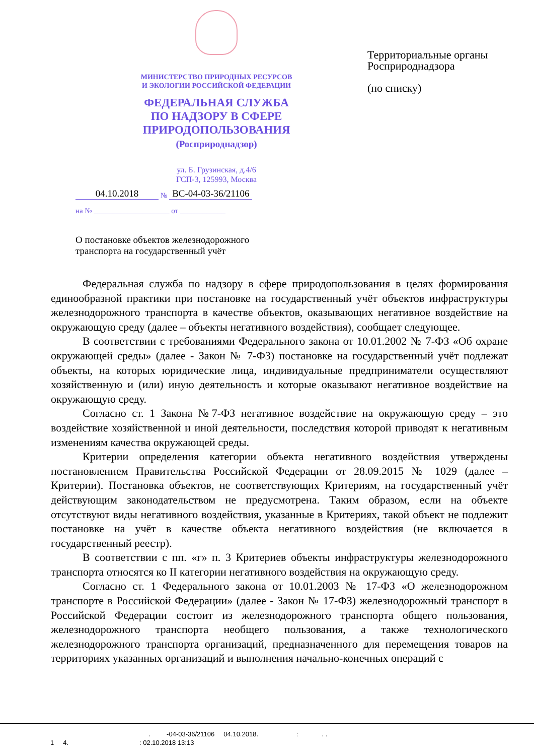МИНИСТЕРСТВО ПРИРОДНЫХ РЕСУРСОВ
И ЭКОЛОГИИ РОССИЙСКОЙ ФЕДЕРАЦИИ
ФЕДЕРАЛЬНАЯ СЛУЖБА
ПО НАДЗОРУ В СФЕРЕ
ПРИРОДОПОЛЬЗОВАНИЯ
(Росприроднадзор)
ул. Б. Грузинская, д.4/6
ГСП-3, 125993, Москва
04.10.2018 № ВС-04-03-36/21106
на № ____________________ от ____________
О постановке объектов железнодорожного
транспорта на государственный учёт
Территориальные органы
Росприроднадзора
(по списку)
Федеральная служба по надзору в сфере природопользования в целях формирования единообразной практики при постановке на государственный учёт объектов инфраструктуры железнодорожного транспорта в качестве объектов, оказывающих негативное воздействие на окружающую среду (далее – объекты негативного воздействия), сообщает следующее.
В соответствии с требованиями Федерального закона от 10.01.2002 № 7-ФЗ «Об охране окружающей среды» (далее - Закон № 7-ФЗ) постановке на государственный учёт подлежат объекты, на которых юридические лица, индивидуальные предприниматели осуществляют хозяйственную и (или) иную деятельность и которые оказывают негативное воздействие на окружающую среду.
Согласно ст. 1 Закона №7-ФЗ негативное воздействие на окружающую среду – это воздействие хозяйственной и иной деятельности, последствия которой приводят к негативным изменениям качества окружающей среды.
Критерии определения категории объекта негативного воздействия утверждены постановлением Правительства Российской Федерации от 28.09.2015 № 1029 (далее – Критерии). Постановка объектов, не соответствующих Критериям, на государственный учёт действующим законодательством не предусмотрена. Таким образом, если на объекте отсутствуют виды негативного воздействия, указанные в Критериях, такой объект не подлежит постановке на учёт в качестве объекта негативного воздействия (не включается в государственный реестр).
В соответствии с пп. «г» п. 3 Критериев объекты инфраструктуры железнодорожного транспорта относятся ко II категории негативного воздействия на окружающую среду.
Согласно ст. 1 Федерального закона от 10.01.2003 № 17-ФЗ «О железнодорожном транспорте в Российской Федерации» (далее - Закон № 17-ФЗ) железнодорожный транспорт в Российской Федерации состоит из железнодорожного транспорта общего пользования, железнодорожного транспорта необщего пользования, а также технологического железнодорожного транспорта организаций, предназначенного для перемещения товаров на территориях указанных организаций и выполнения начально-конечных операций с
. -04-03-36/21106 04.10.2018. : . .
1 4. : 02.10.2018 13:13